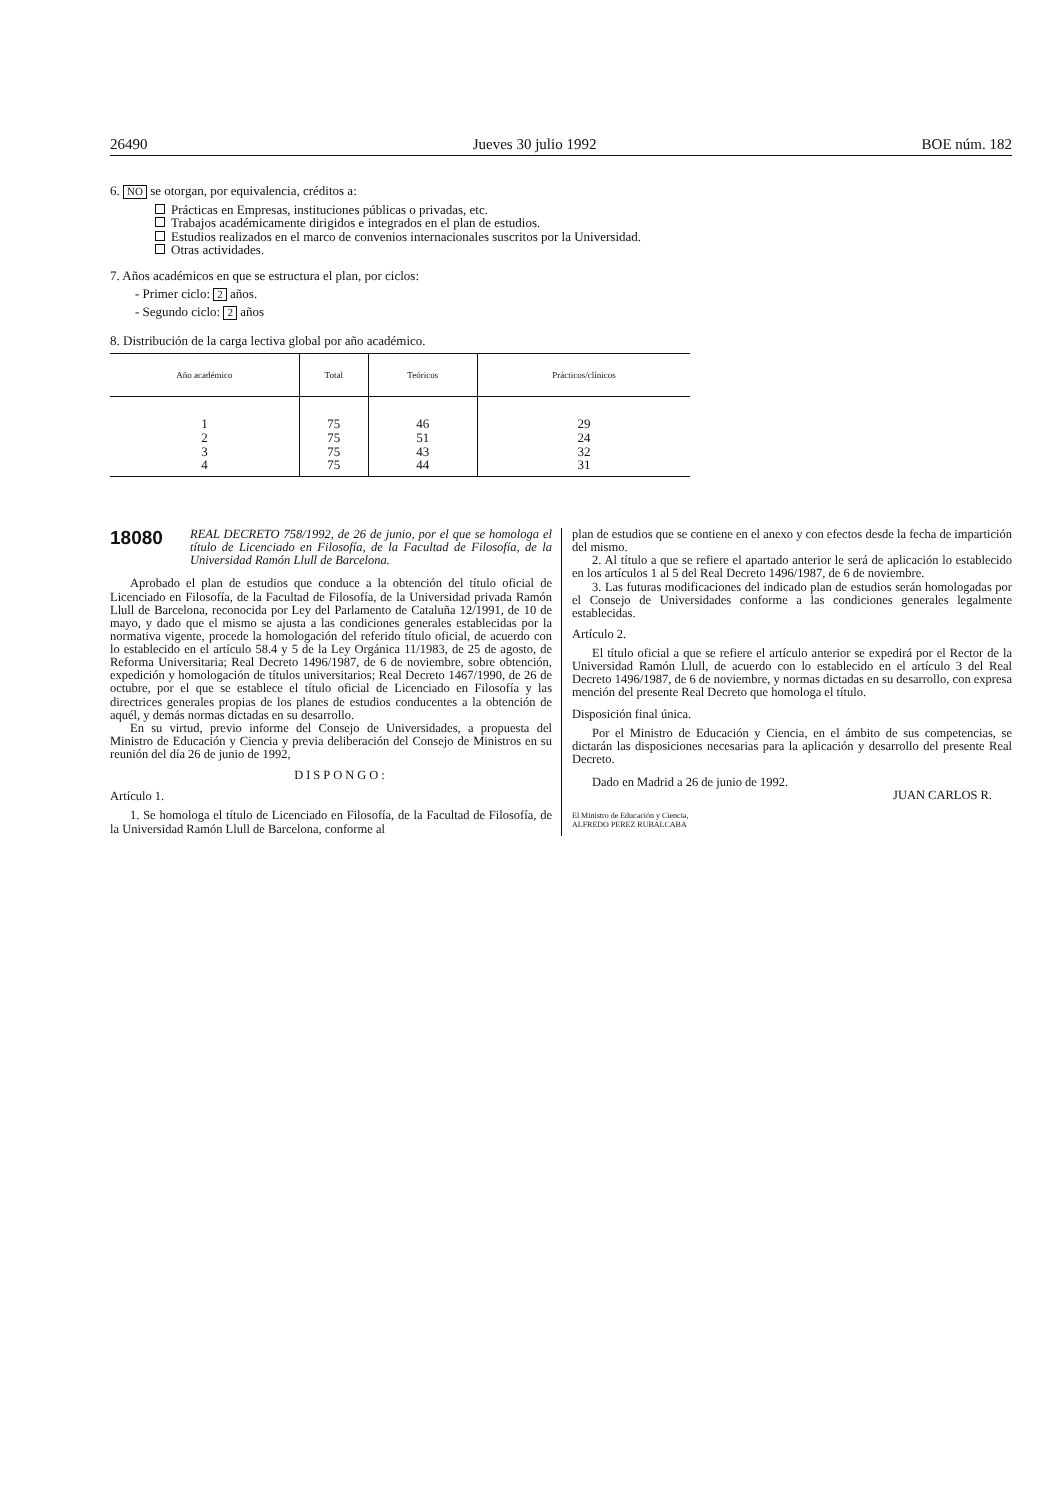26490 Jueves 30 julio 1992 BOE núm. 182
6. NO se otorgan, por equivalencia, créditos a:
Prácticas en Empresas, instituciones públicas o privadas, etc.
Trabajos académicamente dirigidos e integrados en el plan de estudios.
Estudios realizados en el marco de convenios internacionales suscritos por la Universidad.
Otras actividades.
7. Años académicos en que se estructura el plan, por ciclos:
- Primer ciclo: 2 años.
- Segundo ciclo: 2 años
8. Distribución de la carga lectiva global por año académico.
| Año académico | Total | Teóricos | Prácticos/clínicos |
| --- | --- | --- | --- |
| 1 2 3 4 | 75 75 75 75 | 46 51 43 44 | 29 24 32 31 |
18080
REAL DECRETO 758/1992, de 26 de junio, por el que se homologa el título de Licenciado en Filosofía, de la Facultad de Filosofía, de la Universidad Ramón Llull de Barcelona.
Aprobado el plan de estudios que conduce a la obtención del título oficial de Licenciado en Filosofía, de la Facultad de Filosofía, de la Universidad privada Ramón Llull de Barcelona, reconocida por Ley del Parlamento de Cataluña 12/1991, de 10 de mayo, y dado que el mismo se ajusta a las condiciones generales establecidas por la normativa vigente, procede la homologación del referido título oficial, de acuerdo con lo establecido en el artículo 58.4 y 5 de la Ley Orgánica 11/1983, de 25 de agosto, de Reforma Universitaria; Real Decreto 1496/1987, de 6 de noviembre, sobre obtención, expedición y homologación de títulos universitarios; Real Decreto 1467/1990, de 26 de octubre, por el que se establece el título oficial de Licenciado en Filosofía y las directrices generales propias de los planes de estudios conducentes a la obtención de aquél, y demás normas dictadas en su desarrollo.
En su virtud, previo informe del Consejo de Universidades, a propuesta del Ministro de Educación y Ciencia y previa deliberación del Consejo de Ministros en su reunión del día 26 de junio de 1992,
DISPONGO:
Artículo 1.
1. Se homologa el título de Licenciado en Filosofía, de la Facultad de Filosofía, de la Universidad Ramón Llull de Barcelona, conforme al
plan de estudios que se contiene en el anexo y con efectos desde la fecha de impartición del mismo.
2. Al título a que se refiere el apartado anterior le será de aplicación lo establecido en los artículos 1 al 5 del Real Decreto 1496/1987, de 6 de noviembre.
3. Las futuras modificaciones del indicado plan de estudios serán homologadas por el Consejo de Universidades conforme a las condiciones generales legalmente establecidas.
Artículo 2.
El título oficial a que se refiere el artículo anterior se expedirá por el Rector de la Universidad Ramón Llull, de acuerdo con lo establecido en el artículo 3 del Real Decreto 1496/1987, de 6 de noviembre, y normas dictadas en su desarrollo, con expresa mención del presente Real Decreto que homologa el título.
Disposición final única.
Por el Ministro de Educación y Ciencia, en el ámbito de sus competencias, se dictarán las disposiciones necesarias para la aplicación y desarrollo del presente Real Decreto.
Dado en Madrid a 26 de junio de 1992.
JUAN CARLOS R.
El Ministro de Educación y Ciencia,
ALFREDO PEREZ RUBALCABA